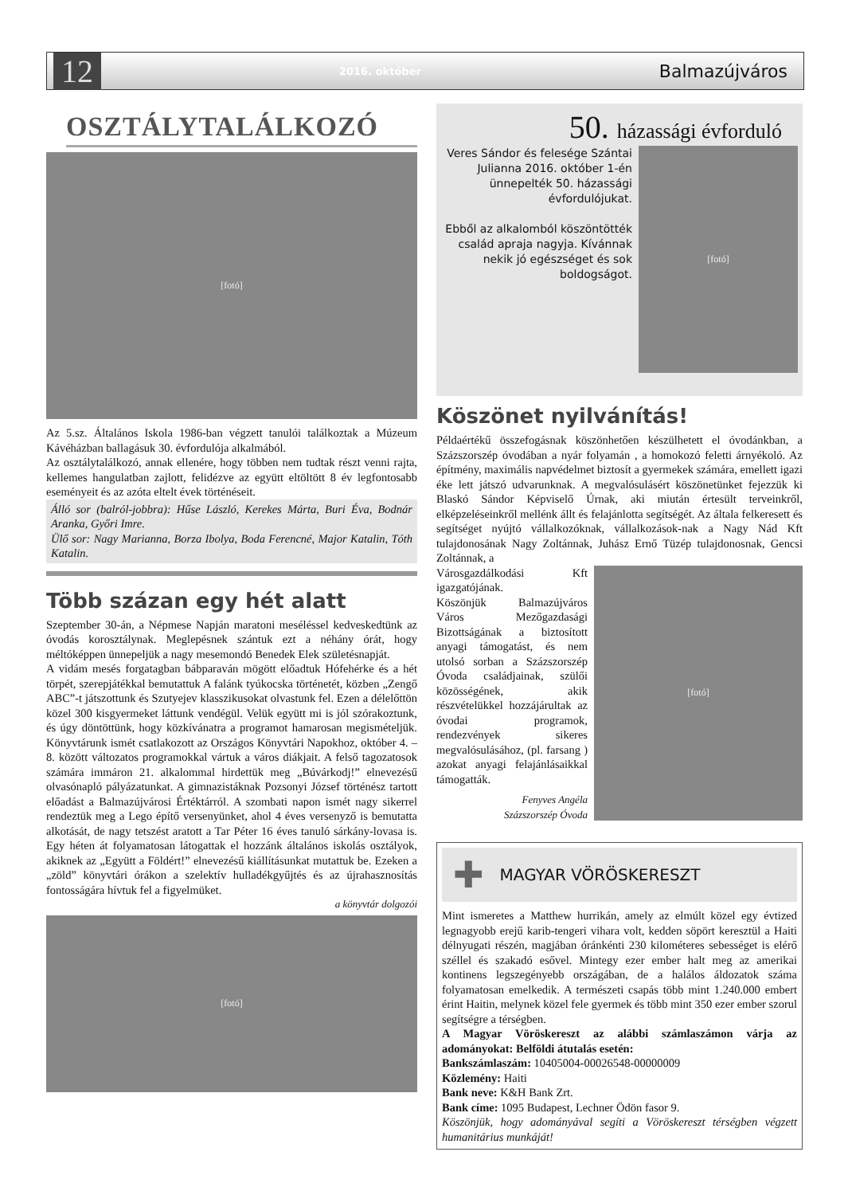12 2016. október Balmazújváros
OSZTÁLYTALÁLKOZÓ
[fotó]
Az 5.sz. Általános Iskola 1986-ban végzett tanulói találkoztak a Múzeum Kávéházban ballagásuk 30. évfordulója alkalmából.
Az osztálytalálkozó, annak ellenére, hogy többen nem tudtak részt venni rajta, kellemes hangulatban zajlott, felidézve az együtt eltöltött 8 év legfontosabb eseményeit és az azóta eltelt évek történéseit.
Álló sor (balról-jobbra): Hűse László, Kerekes Márta, Buri Éva, Bodnár Aranka, Győri Imre.
Ülő sor: Nagy Marianna, Borza Ibolya, Boda Ferencné, Major Katalin, Tóth Katalin.
Több százan egy hét alatt
Szeptember 30-án, a Népmese Napján maratoni meséléssel kedveskedtünk az óvodás korosztálynak. Meglepésnek szántuk ezt a néhány órát, hogy méltóképpen ünnepeljük a nagy mesemondó Benedek Elek születésnapját.
A vidám mesés forgatagban bábparaván mögött előadtuk Hófehérke és a hét törpét, szerepjátékkal bemutattuk A falánk tyúkocska történetét, közben „Zengő ABC”-t játszottunk és Szutyejev klasszikusokat olvastunk fel. Ezen a délelőttön közel 300 kisgyermeket láttunk vendégül. Velük együtt mi is jól szórakoztunk, és úgy döntöttünk, hogy közkívánatra a programot hamarosan megismételjük. Könyvtárunk ismét csatlakozott az Országos Könyvtári Napokhoz, október 4. – 8. között változatos programokkal vártuk a város diákjait. A felső tagozatosok számára immáron 21. alkalommal hirdettük meg „Búvárkodj!” elnevezésű olvasónapló pályázatunkat. A gimnazistáknak Pozsonyi József történész tartott előadást a Balmazújvárosi Értéktárról. A szombati napon ismét nagy sikerrel rendeztük meg a Lego építő versenyünket, ahol 4 éves versenyző is bemutatta alkotását, de nagy tetszést aratott a Tar Péter 16 éves tanuló sárkány-lovasa is. Egy héten át folyamatosan látogattak el hozzánk általános iskolás osztályok, akiknek az „Együtt a Földért!” elnevezésű kiállításunkat mutattuk be. Ezeken a „zöld” könyvtári órákon a szelektív hulladékgyűjtés és az újrahasznosítás fontosságára hívtuk fel a figyelmüket.
a könyvtár dolgozói
[fotó]
50. házassági évforduló
Veres Sándor és felesége Szántai Julianna 2016. október 1-én ünnepelték 50. házassági évfordulójukat.
Ebből az alkalomból köszöntötték család apraja nagyja. Kívánnak nekik jó egészséget és sok boldogságot.
[fotó]
Köszönet nyilvánítás!
Példaértékű összefogásnak köszönhetően készülhetett el óvodánkban, a Százszorszép óvodában a nyár folyamán , a homokozó feletti árnyékoló. Az építmény, maximális napvédelmet biztosít a gyermekek számára, emellett igazi éke lett játszó udvarunknak. A megvalósulásért köszönetünket fejezzük ki Blaskó Sándor Képviselő Úrnak, aki miután értesült terveinkről, elképzeléseinkről mellénk állt és felajánlotta segítségét. Az általa felkeresett és segítséget nyújtó vállalkozóknak, vállalkozások-nak a Nagy Nád Kft tulajdonosának Nagy Zoltánnak, Juhász Ernő Tüzép tulajdonosnak, Gencsi Zoltánnak, a
Városgazdálkodási Kft igazgatójának.
Köszönjük Balmazújváros Város Mezőgazdasági Bizottságának a biztosított anyagi támogatást, és nem utolsó sorban a Százszorszép Óvoda családjainak, szülői közösségének, akik részvételükkel hozzájárultak az óvodai programok, rendezvények sikeres megvalósulásához, (pl. farsang ) azokat anyagi felajánlásaikkal támogatták.
Fenyves Angéla
Százszorszép Óvoda
[fotó]
✚ MAGYAR VÖRÖSKERESZT
Mint ismeretes a Matthew hurrikán, amely az elmúlt közel egy évtized legnagyobb erejű karib-tengeri vihara volt, kedden söpört keresztül a Haiti délnyugati részén, magjában óránkénti 230 kilométeres sebességet is elérő széllel és szakadó esővel. Mintegy ezer ember halt meg az amerikai kontinens legszegényebb országában, de a halálos áldozatok száma folyamatosan emelkedik. A természeti csapás több mint 1.240.000 embert érint Haitin, melynek közel fele gyermek és több mint 350 ezer ember szorul segítségre a térségben.
A Magyar Vöröskereszt az alábbi számlaszámon várja az adományokat: Belföldi átutalás esetén:
Bankszámlaszám: 10405004-00026548-00000009
Közlemény: Haiti
Bank neve: K&H Bank Zrt.
Bank címe: 1095 Budapest, Lechner Ödön fasor 9.
Köszönjük, hogy adományával segíti a Vöröskereszt térségben végzett humanitárius munkáját!